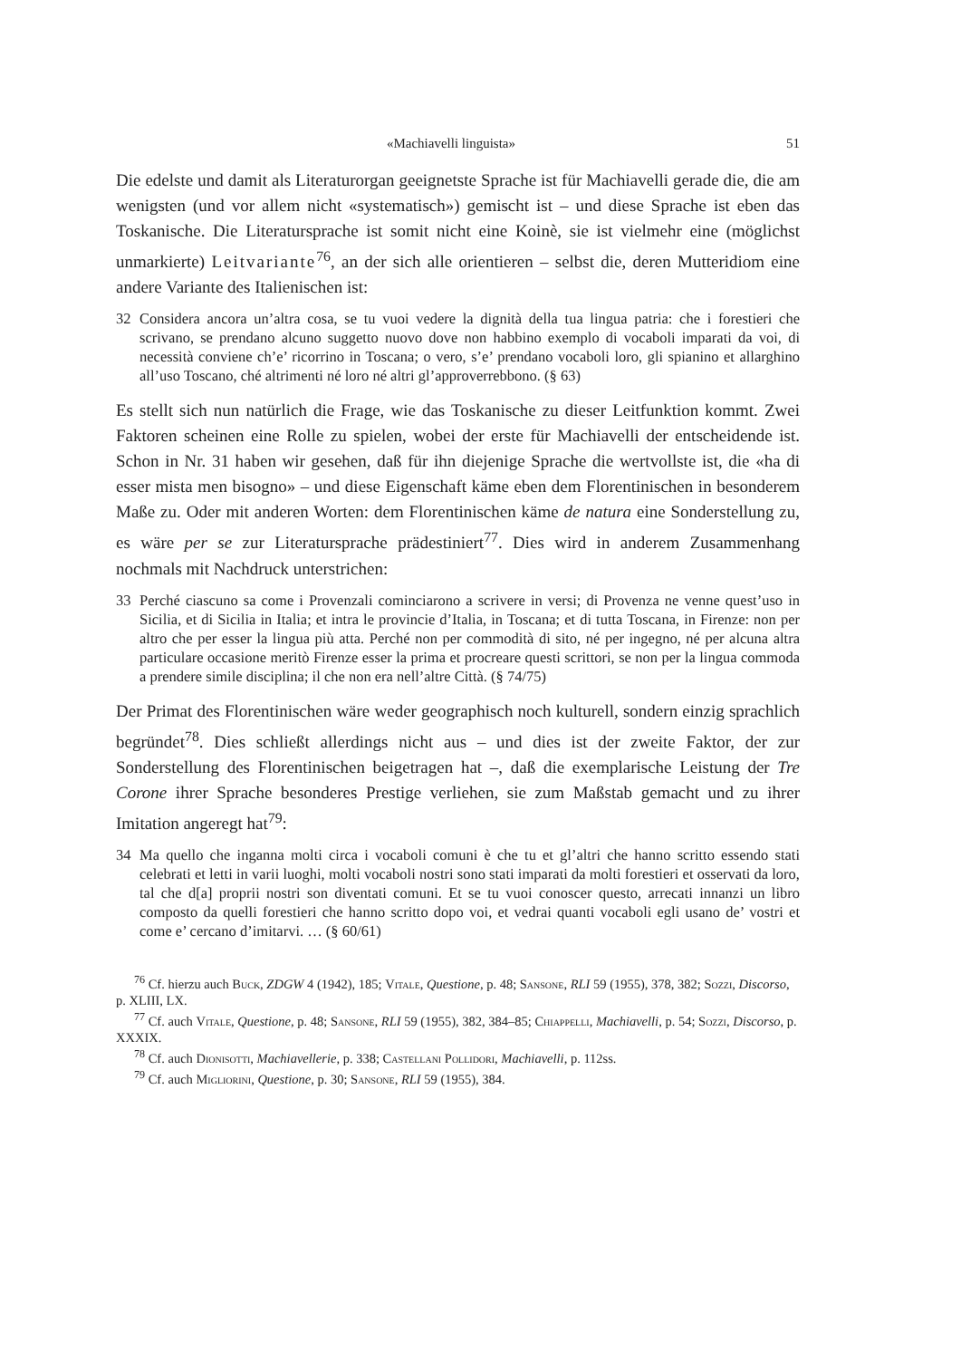«Machiavelli linguista» 51
Die edelste und damit als Literaturorgan geeignetste Sprache ist für Machiavelli gerade die, die am wenigsten (und vor allem nicht «systematisch») gemischt ist – und diese Sprache ist eben das Toskanische. Die Literatursprache ist somit nicht eine Koinè, sie ist vielmehr eine (möglichst unmarkierte) Leitvariante<sup>76</sup>, an der sich alle orientieren – selbst die, deren Mutteridiom eine andere Variante des Italienischen ist:
32 Considera ancora un’altra cosa, se tu vuoi vedere la dignità della tua lingua patria: che i forestieri che scrivano, se prendano alcuno suggetto nuovo dove non habbino exemplo di vocaboli imparati da voi, di necessità conviene ch’e’ ricorrino in Toscana; o vero, s’e’ prendano vocaboli loro, gli spianino et allarghino all’uso Toscano, ché altrimenti né loro né altri gl’approverrebbono. (§ 63)
Es stellt sich nun natürlich die Frage, wie das Toskanische zu dieser Leitfunktion kommt. Zwei Faktoren scheinen eine Rolle zu spielen, wobei der erste für Machiavelli der entscheidende ist. Schon in Nr. 31 haben wir gesehen, daß für ihn diejenige Sprache die wertvollste ist, die «ha di esser mista men bisogno» – und diese Eigenschaft käme eben dem Florentinischen in besonderem Maße zu. Oder mit anderen Worten: dem Florentinischen käme de natura eine Sonderstellung zu, es wäre per se zur Literatursprache prädestiniert<sup>77</sup>. Dies wird in anderem Zusammenhang nochmals mit Nachdruck unterstrichen:
33 Perché ciascuno sa come i Provenzali cominciarono a scrivere in versi; di Provenza ne venne quest’uso in Sicilia, et di Sicilia in Italia; et intra le provincie d’Italia, in Toscana; et di tutta Toscana, in Firenze: non per altro che per esser la lingua più atta. Perché non per commodità di sito, né per ingegno, né per alcuna altra particulare occasione meritò Firenze esser la prima et procreare questi scrittori, se non per la lingua commoda a prendere simile disciplina; il che non era nell’altre Città. (§ 74/75)
Der Primat des Florentinischen wäre weder geographisch noch kulturell, sondern einzig sprachlich begründet<sup>78</sup>. Dies schließt allerdings nicht aus – und dies ist der zweite Faktor, der zur Sonderstellung des Florentinischen beigetragen hat –, daß die exemplarische Leistung der Tre Corone ihrer Sprache besonderes Prestige verliehen, sie zum Maßstab gemacht und zu ihrer Imitation angeregt hat<sup>79</sup>:
34 Ma quello che inganna molti circa i vocaboli comuni è che tu et gl’altri che hanno scritto essendo stati celebrati et letti in varii luoghi, molti vocaboli nostri sono stati imparati da molti forestieri et osservati da loro, tal che d[a] proprii nostri son diventati comuni. Et se tu vuoi conoscer questo, arrecati innanzi un libro composto da quelli forestieri che hanno scritto dopo voi, et vedrai quanti vocaboli egli usano de’ vostri et come e’ cercano d’imitarvi. … (§ 60/61)
<sup>76</sup> Cf. hierzu auch Buck, ZDGW 4 (1942), 185; Vitale, Questione, p. 48; Sansone, RLI 59 (1955), 378, 382; Sozzi, Discorso, p. XLIII, LX.
<sup>77</sup> Cf. auch Vitale, Questione, p. 48; Sansone, RLI 59 (1955), 382, 384–85; Chiappelli, Machiavelli, p. 54; Sozzi, Discorso, p. XXXIX.
<sup>78</sup> Cf. auch Dionisotti, Machiavellerie, p. 338; Castellani Pollidori, Machiavelli, p. 112ss.
<sup>79</sup> Cf. auch Migliorini, Questione, p. 30; Sansone, RLI 59 (1955), 384.